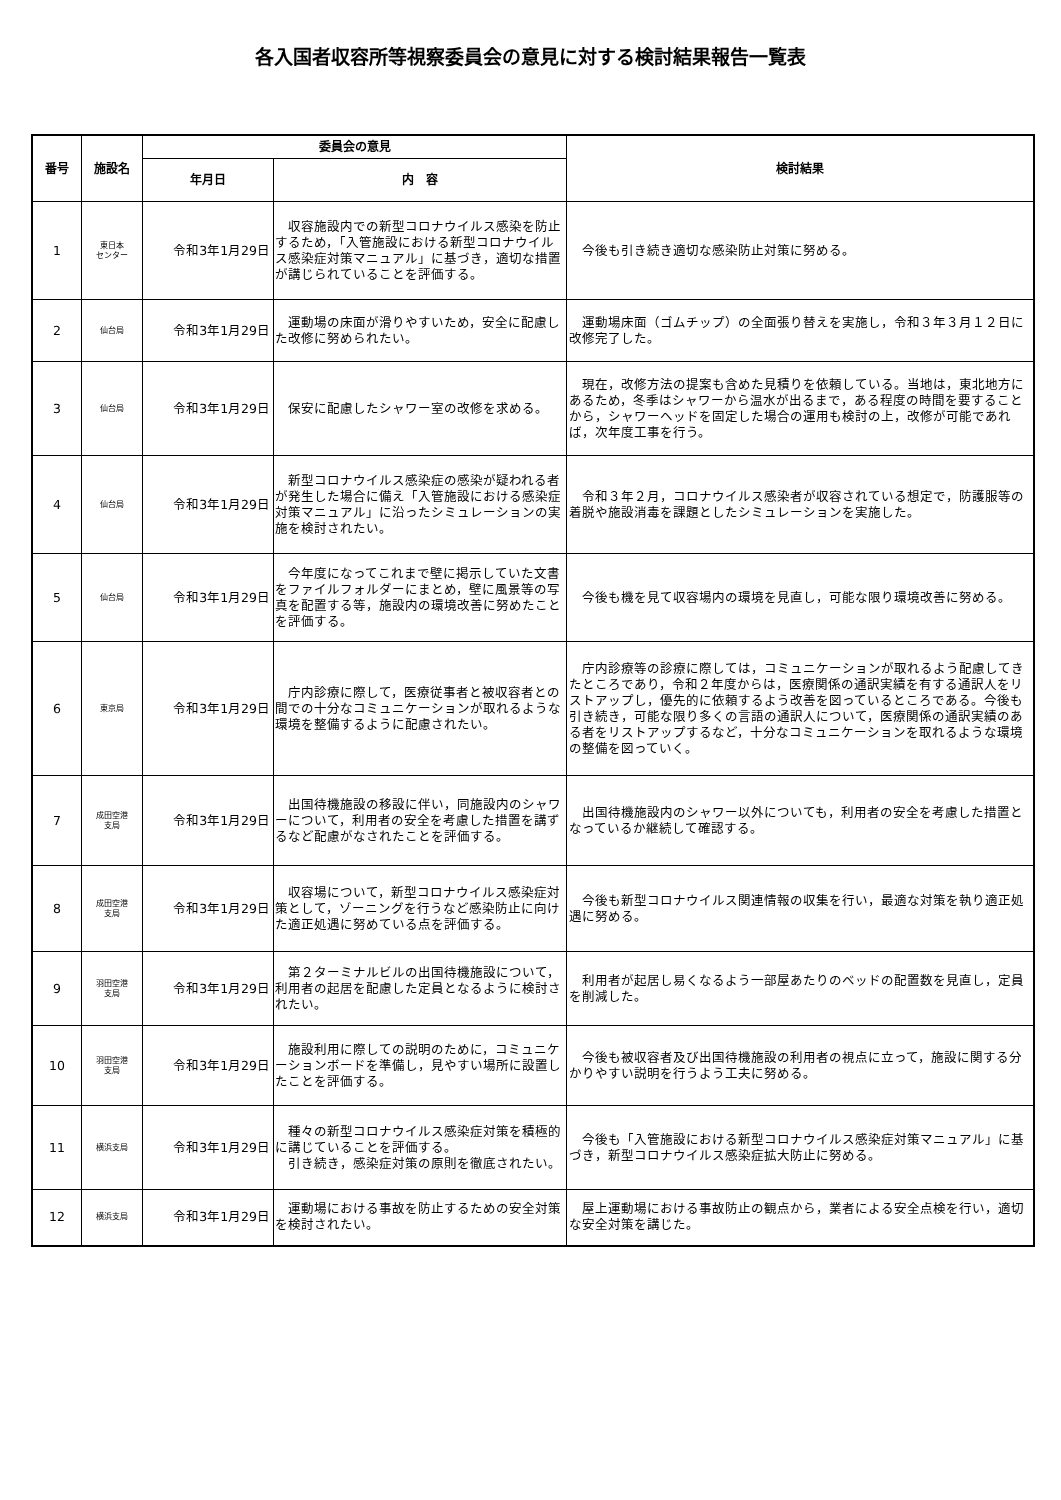各入国者収容所等視察委員会の意見に対する検討結果報告一覧表
| 番号 | 施設名 | 委員会の意見 | | 検討結果 |
| --- | --- | --- | --- | --- |
| | | 年月日 | 内 容 | |
| 1 | 東日本 センター | 令和3年1月29日 | 収容施設内での新型コロナウイルス感染を防止するため，「入管施設における新型コロナウイルス感染症対策マニュアル」に基づき，適切な措置が講じられていることを評価する。 | 今後も引き続き適切な感染防止対策に努める。 |
| 2 | 仙台局 | 令和3年1月29日 | 運動場の床面が滑りやすいため，安全に配慮した改修に努められたい。 | 運動場床面（ゴムチップ）の全面張り替えを実施し，令和３年３月１２日に改修完了した。 |
| 3 | 仙台局 | 令和3年1月29日 | 保安に配慮したシャワー室の改修を求める。 | 現在，改修方法の提案も含めた見積りを依頼している。当地は，東北地方にあるため，冬季はシャワーから温水が出るまで，ある程度の時間を要することから，シャワーヘッドを固定した場合の運用も検討の上，改修が可能であれば，次年度工事を行う。 |
| 4 | 仙台局 | 令和3年1月29日 | 新型コロナウイルス感染症の感染が疑われる者が発生した場合に備え「入管施設における感染症対策マニュアル」に沿ったシミュレーションの実施を検討されたい。 | 令和３年２月，コロナウイルス感染者が収容されている想定で，防護服等の着脱や施設消毒を課題としたシミュレーションを実施した。 |
| 5 | 仙台局 | 令和3年1月29日 | 今年度になってこれまで壁に掲示していた文書をファイルフォルダーにまとめ，壁に風景等の写真を配置する等，施設内の環境改善に努めたことを評価する。 | 今後も機を見て収容場内の環境を見直し，可能な限り環境改善に努める。 |
| 6 | 東京局 | 令和3年1月29日 | 庁内診療に際して，医療従事者と被収容者との間での十分なコミュニケーションが取れるような環境を整備するように配慮されたい。 | 庁内診療等の診療に際しては，コミュニケーションが取れるよう配慮してきたところであり，令和２年度からは，医療関係の通訳実績を有する通訳人をリストアップし，優先的に依頼するよう改善を図っているところである。今後も引き続き，可能な限り多くの言語の通訳人について，医療関係の通訳実績のある者をリストアップするなど，十分なコミュニケーションを取れるような環境の整備を図っていく。 |
| 7 | 成田空港 支局 | 令和3年1月29日 | 出国待機施設の移設に伴い，同施設内のシャワーについて，利用者の安全を考慮した措置を講ずるなど配慮がなされたことを評価する。 | 出国待機施設内のシャワー以外についても，利用者の安全を考慮した措置となっているか継続して確認する。 |
| 8 | 成田空港 支局 | 令和3年1月29日 | 収容場について，新型コロナウイルス感染症対策として，ゾーニングを行うなど感染防止に向けた適正処遇に努めている点を評価する。 | 今後も新型コロナウイルス関連情報の収集を行い，最適な対策を執り適正処遇に努める。 |
| 9 | 羽田空港 支局 | 令和3年1月29日 | 第２ターミナルビルの出国待機施設について，利用者の起居を配慮した定員となるように検討されたい。 | 利用者が起居し易くなるよう一部屋あたりのベッドの配置数を見直し，定員を削減した。 |
| 10 | 羽田空港 支局 | 令和3年1月29日 | 施設利用に際しての説明のために，コミュニケーションボードを準備し，見やすい場所に設置したことを評価する。 | 今後も被収容者及び出国待機施設の利用者の視点に立って，施設に関する分かりやすい説明を行うよう工夫に努める。 |
| 11 | 横浜支局 | 令和3年1月29日 | 種々の新型コロナウイルス感染症対策を積極的に講じていることを評価する。 引き続き，感染症対策の原則を徹底されたい。 | 今後も「入管施設における新型コロナウイルス感染症対策マニュアル」に基づき，新型コロナウイルス感染症拡大防止に努める。 |
| 12 | 横浜支局 | 令和3年1月29日 | 運動場における事故を防止するための安全対策を検討されたい。 | 屋上運動場における事故防止の観点から，業者による安全点検を行い，適切な安全対策を講じた。 |